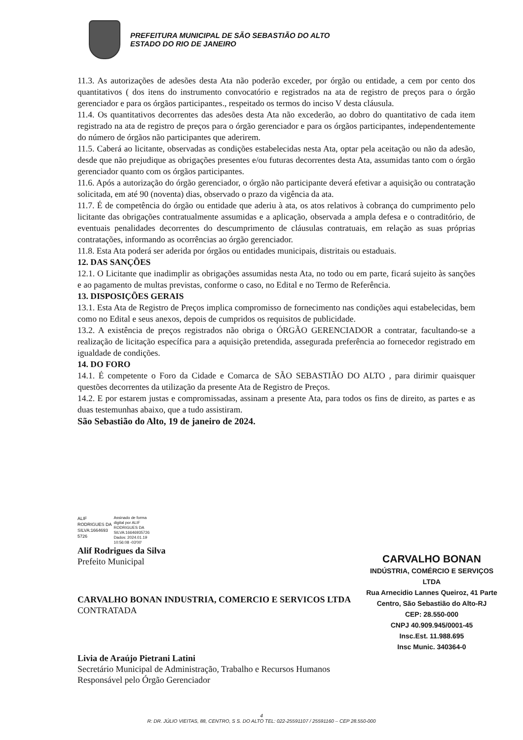PREFEITURA MUNICIPAL DE SÃO SEBASTIÃO DO ALTO
ESTADO DO RIO DE JANEIRO
11.3. As autorizações de adesões desta Ata não poderão exceder, por órgão ou entidade, a cem por cento dos quantitativos ( dos itens do instrumento convocatório e registrados na ata de registro de preços para o órgão gerenciador e para os órgãos participantes., respeitado os termos do inciso V desta cláusula.
11.4. Os quantitativos decorrentes das adesões desta Ata não excederão, ao dobro do quantitativo de cada item registrado na ata de registro de preços para o órgão gerenciador e para os órgãos participantes, independentemente do número de órgãos não participantes que aderirem.
11.5. Caberá ao licitante, observadas as condições estabelecidas nesta Ata, optar pela aceitação ou não da adesão, desde que não prejudique as obrigações presentes e/ou futuras decorrentes desta Ata, assumidas tanto com o órgão gerenciador quanto com os órgãos participantes.
11.6. Após a autorização do órgão gerenciador, o órgão não participante deverá efetivar a aquisição ou contratação solicitada, em até 90 (noventa) dias, observado o prazo da vigência da ata.
11.7. É de competência do órgão ou entidade que aderiu à ata, os atos relativos à cobrança do cumprimento pelo licitante das obrigações contratualmente assumidas e a aplicação, observada a ampla defesa e o contraditório, de eventuais penalidades decorrentes do descumprimento de cláusulas contratuais, em relação as suas próprias contratações, informando as ocorrências ao órgão gerenciador.
11.8. Esta Ata poderá ser aderida por órgãos ou entidades municipais, distritais ou estaduais.
12. DAS SANÇÕES
12.1. O Licitante que inadimplir as obrigações assumidas nesta Ata, no todo ou em parte, ficará sujeito às sanções e ao pagamento de multas previstas, conforme o caso, no Edital e no Termo de Referência.
13. DISPOSIÇÕES GERAIS
13.1. Esta Ata de Registro de Preços implica compromisso de fornecimento nas condições aqui estabelecidas, bem como no Edital e seus anexos, depois de cumpridos os requisitos de publicidade.
13.2. A existência de preços registrados não obriga o ÓRGÃO GERENCIADOR a contratar, facultando-se a realização de licitação específica para a aquisição pretendida, assegurada preferência ao fornecedor registrado em igualdade de condições.
14. DO FORO
14.1. É competente o Foro da Cidade e Comarca de SÃO SEBASTIÃO DO ALTO , para dirimir quaisquer questões decorrentes da utilização da presente Ata de Registro de Preços.
14.2. E por estarem justas e compromissadas, assinam a presente Ata, para todos os fins de direito, as partes e as duas testemunhas abaixo, que a tudo assistiram.
São Sebastião do Alto, 19 de janeiro de 2024.
ALIF
RODRIGUES DA
SILVA:1664693
5726
Assinado de forma
digital por ALIF
RODRIGUES DA
SILVA:16646935726
Dados: 2024.01.19
10:56:08 -03'00'
Alif Rodrigues da Silva
Prefeito Municipal
CARVALHO BONAN INDUSTRIA, COMERCIO E SERVICOS LTDA
CONTRATADA
Livia de Araújo Pietrani Latini
Secretário Municipal de Administração, Trabalho e Recursos Humanos
Responsável pelo Órgão Gerenciador
CARVALHO BONAN
INDÚSTRIA, COMÉRCIO E SERVIÇOS LTDA
Rua Arnecidio Lannes Queiroz, 41 Parte
Centro, São Sebastião do Alto-RJ
CEP: 28.550-000
CNPJ 40.909.945/0001-45
Insc.Est. 11.988.695
Insc Munic. 340364-0
4
R: DR. JÚLIO VIEITAS, 88, CENTRO, S S. DO ALTO TEL: 022-25591107 / 25591160 – CEP 28.550-000